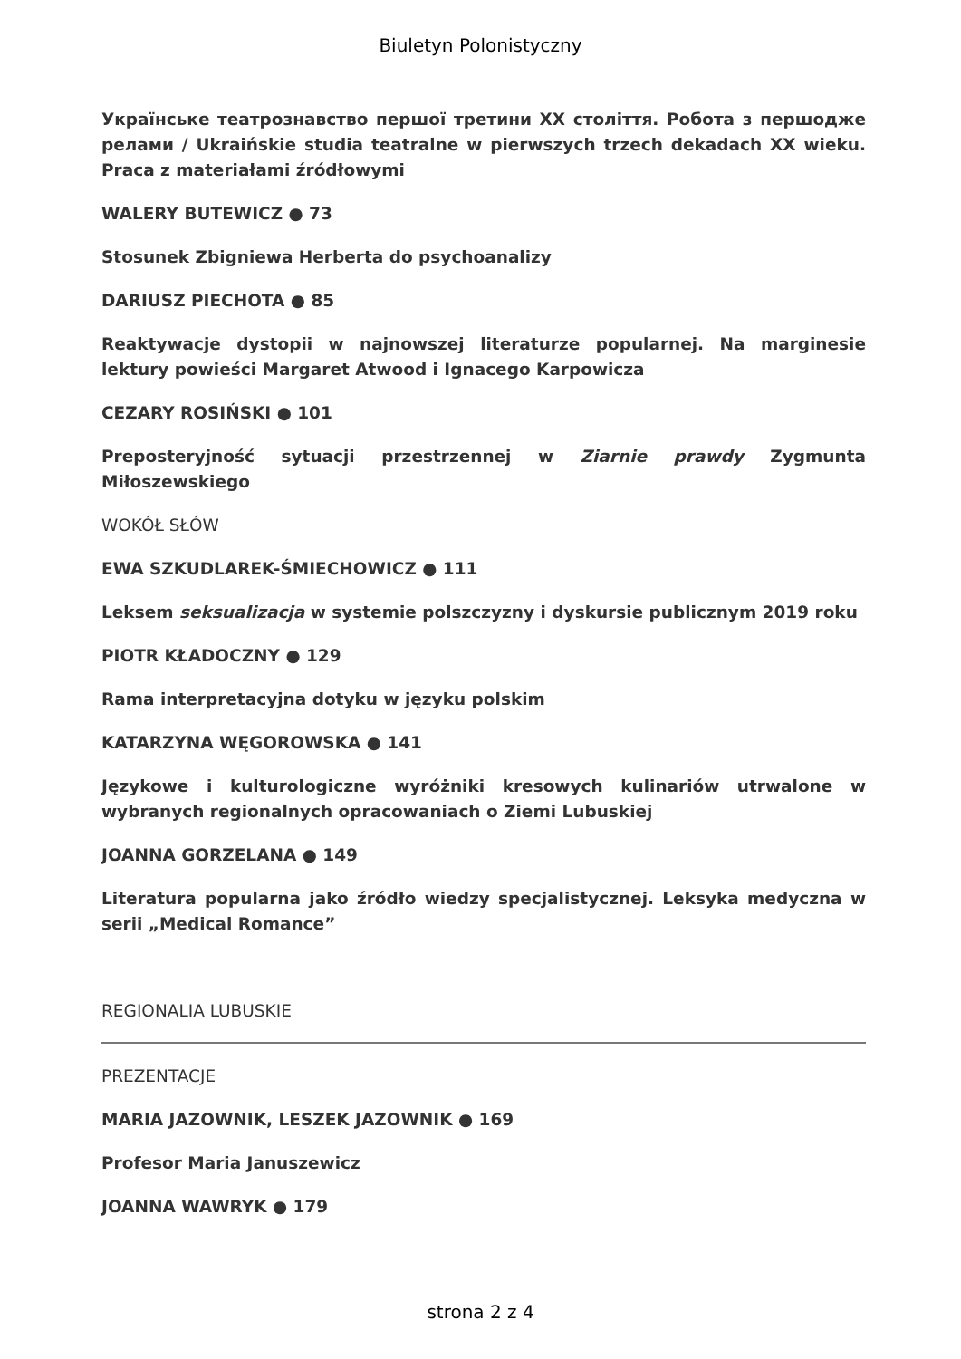Biuletyn Polonistyczny
Українське театрознавство першої третини XX століття. Робота з першодже релами / Ukraińskie studia teatralne w pierwszych trzech dekadach XX wieku. Praca z materiałami źródłowymi
WALERY BUTEWICZ ● 73
Stosunek Zbigniewa Herberta do psychoanalizy
DARIUSZ PIECHOTA ● 85
Reaktywacje dystopii w najnowszej literaturze popularnej. Na marginesie lektury powieści Margaret Atwood i Ignacego Karpowicza
CEZARY ROSIŃSKI ● 101
Preposteryjność sytuacji przestrzennej w Ziarnie prawdy Zygmunta Miłoszewskiego
WOKÓŁ SŁÓW
EWA SZKUDLAREK-ŚMIECHOWICZ ● 111
Leksem seksualizacja w systemie polszczyzny i dyskursie publicznym 2019 roku
PIOTR KŁADOCZNY ● 129
Rama interpretacyjna dotyku w języku polskim
KATARZYNA WĘGOROWSKA ● 141
Językowe i kulturologiczne wyróżniki kresowych kulinariów utrwalone w wybranych regionalnych opracowaniach o Ziemi Lubuskiej
JOANNA GORZELANA ● 149
Literatura popularna jako źródło wiedzy specjalistycznej. Leksyka medyczna w serii „Medical Romance”
REGIONALIA LUBUSKIE
PREZENTACJE
MARIA JAZOWNIK, LESZEK JAZOWNIK ● 169
Profesor Maria Januszewicz
JOANNA WAWRYK ● 179
strona 2 z 4